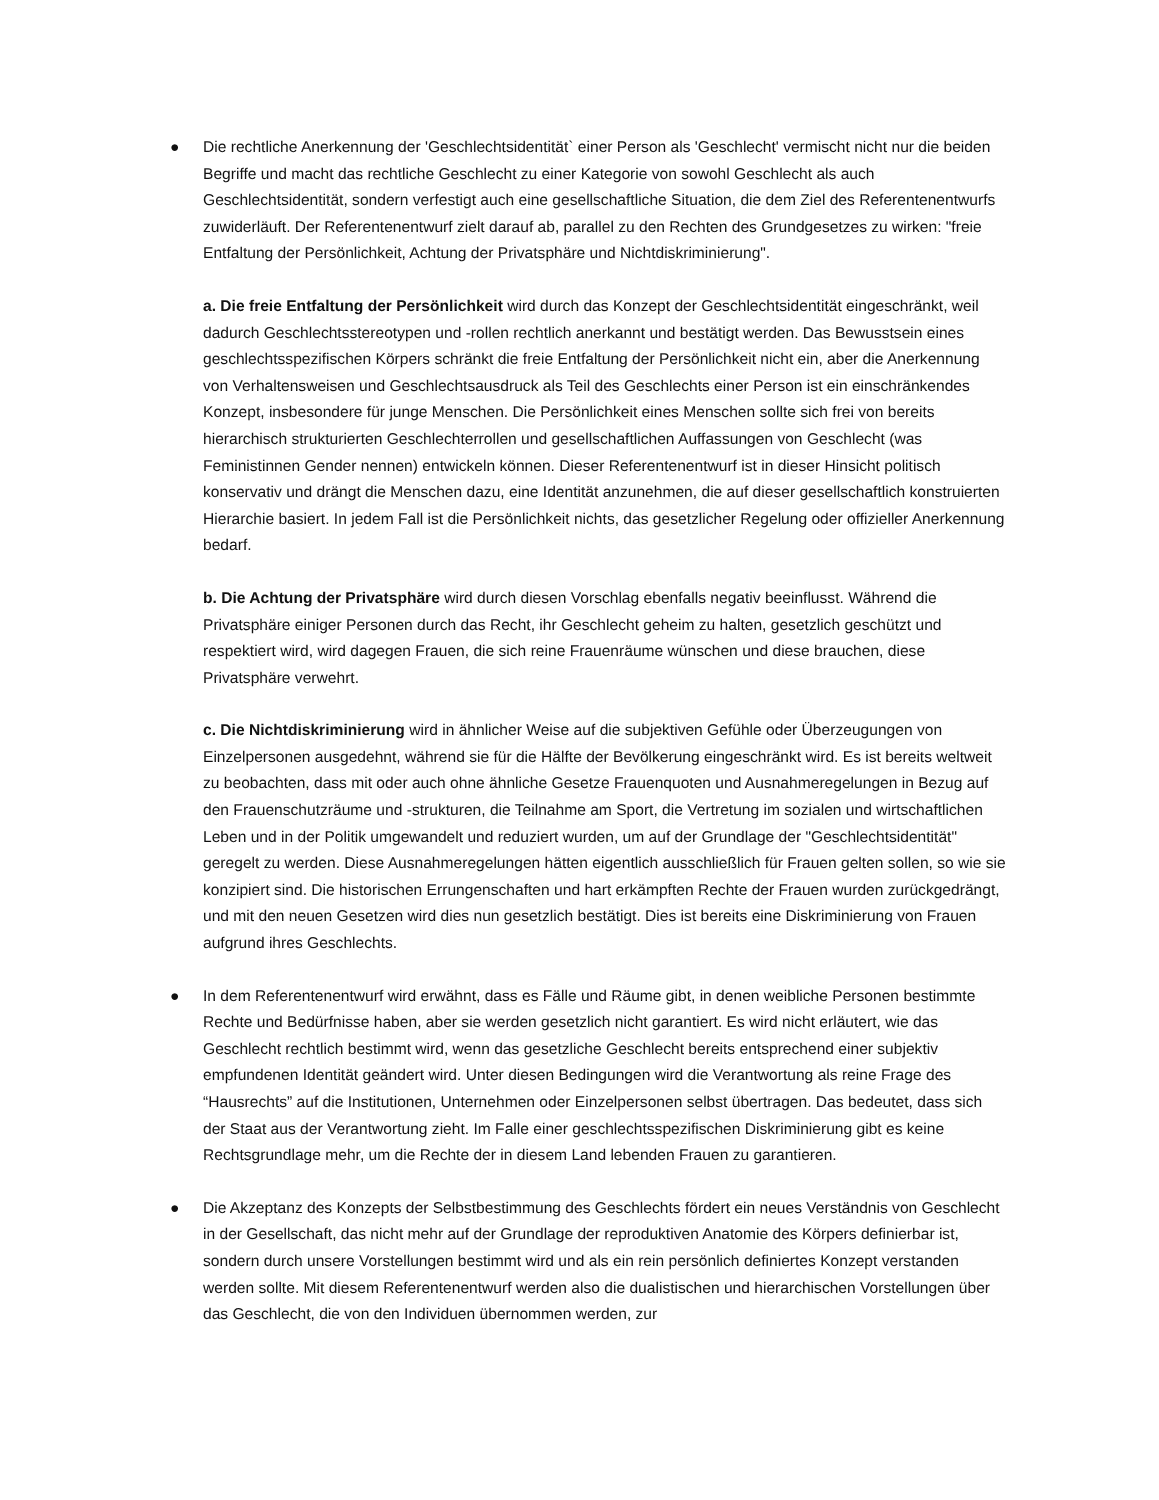● Die rechtliche Anerkennung der 'Geschlechtsidentität` einer Person als 'Geschlecht' vermischt nicht nur die beiden Begriffe und macht das rechtliche Geschlecht zu einer Kategorie von sowohl Geschlecht als auch Geschlechtsidentität, sondern verfestigt auch eine gesellschaftliche Situation, die dem Ziel des Referentenentwurfs zuwiderläuft. Der Referentenentwurf zielt darauf ab, parallel zu den Rechten des Grundgesetzes zu wirken: "freie Entfaltung der Persönlichkeit, Achtung der Privatsphäre und Nichtdiskriminierung".
a. Die freie Entfaltung der Persönlichkeit wird durch das Konzept der Geschlechtsidentität eingeschränkt, weil dadurch Geschlechtsstereotypen und -rollen rechtlich anerkannt und bestätigt werden. Das Bewusstsein eines geschlechtsspezifischen Körpers schränkt die freie Entfaltung der Persönlichkeit nicht ein, aber die Anerkennung von Verhaltensweisen und Geschlechtsausdruck als Teil des Geschlechts einer Person ist ein einschränkendes Konzept, insbesondere für junge Menschen. Die Persönlichkeit eines Menschen sollte sich frei von bereits hierarchisch strukturierten Geschlechterrollen und gesellschaftlichen Auffassungen von Geschlecht (was Feministinnen Gender nennen) entwickeln können. Dieser Referentenentwurf ist in dieser Hinsicht politisch konservativ und drängt die Menschen dazu, eine Identität anzunehmen, die auf dieser gesellschaftlich konstruierten Hierarchie basiert. In jedem Fall ist die Persönlichkeit nichts, das gesetzlicher Regelung oder offizieller Anerkennung bedarf.
b. Die Achtung der Privatsphäre wird durch diesen Vorschlag ebenfalls negativ beeinflusst. Während die Privatsphäre einiger Personen durch das Recht, ihr Geschlecht geheim zu halten, gesetzlich geschützt und respektiert wird, wird dagegen Frauen, die sich reine Frauenräume wünschen und diese brauchen, diese Privatsphäre verwehrt.
c. Die Nichtdiskriminierung wird in ähnlicher Weise auf die subjektiven Gefühle oder Überzeugungen von Einzelpersonen ausgedehnt, während sie für die Hälfte der Bevölkerung eingeschränkt wird. Es ist bereits weltweit zu beobachten, dass mit oder auch ohne ähnliche Gesetze Frauenquoten und Ausnahmeregelungen in Bezug auf den Frauenschutzräume und -strukturen, die Teilnahme am Sport, die Vertretung im sozialen und wirtschaftlichen Leben und in der Politik umgewandelt und reduziert wurden, um auf der Grundlage der "Geschlechtsidentität" geregelt zu werden. Diese Ausnahmeregelungen hätten eigentlich ausschließlich für Frauen gelten sollen, so wie sie konzipiert sind. Die historischen Errungenschaften und hart erkämpften Rechte der Frauen wurden zurückgedrängt, und mit den neuen Gesetzen wird dies nun gesetzlich bestätigt. Dies ist bereits eine Diskriminierung von Frauen aufgrund ihres Geschlechts.
● In dem Referentenentwurf wird erwähnt, dass es Fälle und Räume gibt, in denen weibliche Personen bestimmte Rechte und Bedürfnisse haben, aber sie werden gesetzlich nicht garantiert. Es wird nicht erläutert, wie das Geschlecht rechtlich bestimmt wird, wenn das gesetzliche Geschlecht bereits entsprechend einer subjektiv empfundenen Identität geändert wird. Unter diesen Bedingungen wird die Verantwortung als reine Frage des “Hausrechts” auf die Institutionen, Unternehmen oder Einzelpersonen selbst übertragen. Das bedeutet, dass sich der Staat aus der Verantwortung zieht. Im Falle einer geschlechtsspezifischen Diskriminierung gibt es keine Rechtsgrundlage mehr, um die Rechte der in diesem Land lebenden Frauen zu garantieren.
● Die Akzeptanz des Konzepts der Selbstbestimmung des Geschlechts fördert ein neues Verständnis von Geschlecht in der Gesellschaft, das nicht mehr auf der Grundlage der reproduktiven Anatomie des Körpers definierbar ist, sondern durch unsere Vorstellungen bestimmt wird und als ein rein persönlich definiertes Konzept verstanden werden sollte. Mit diesem Referentenentwurf werden also die dualistischen und hierarchischen Vorstellungen über das Geschlecht, die von den Individuen übernommen werden, zur